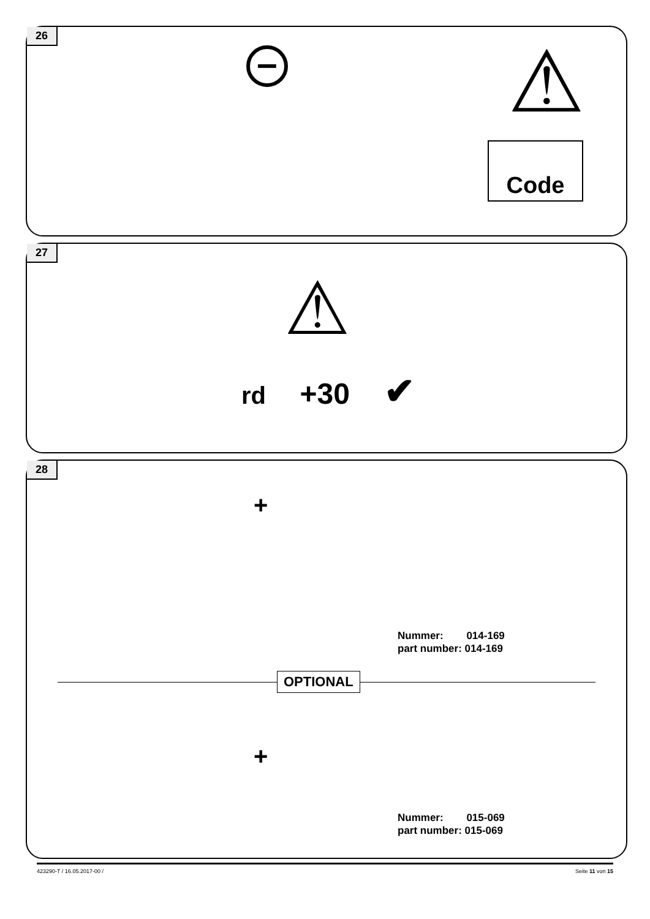26
– ⚠
Code
27
⚠
rd +30 ✔
28
+
+
Nummer: 014-169
part number: 014-169
OPTIONAL
Nummer: 015-069
part number: 015-069
423290-T / 16.05.2017-00 / Seite 11 von 15